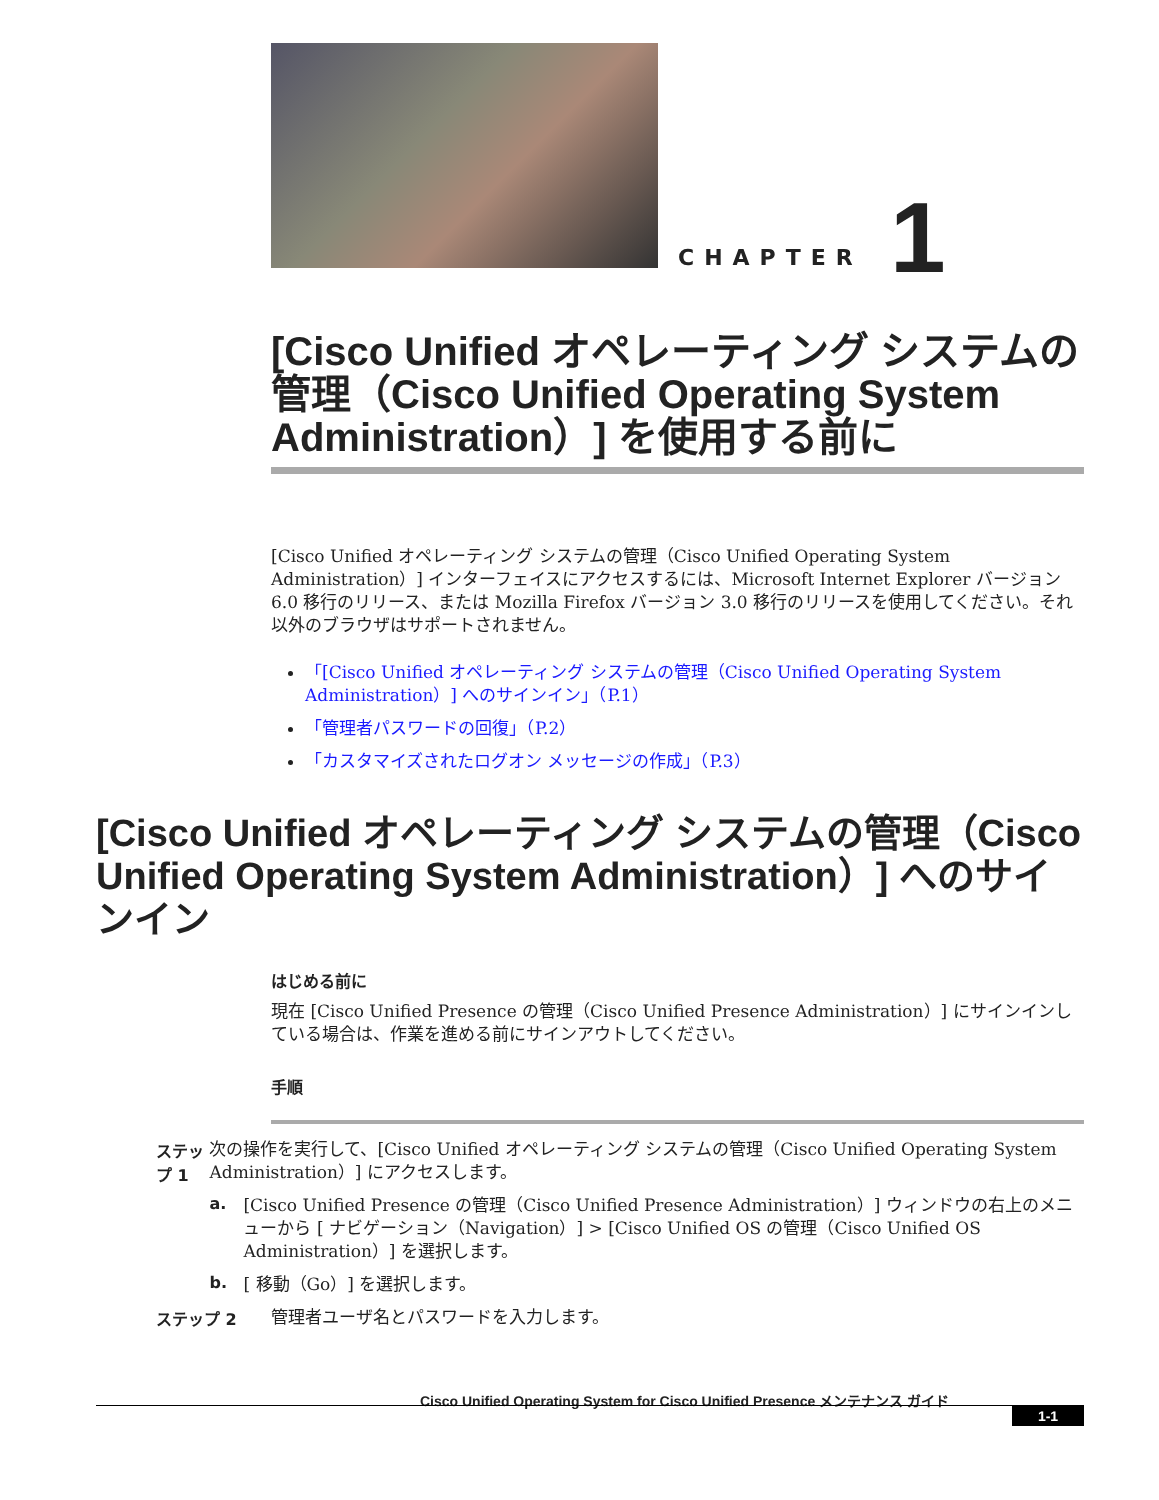CHAPTER 1
[Cisco Unified オペレーティング システムの管理（Cisco Unified Operating System Administration）] を使用する前に
[Cisco Unified オペレーティング システムの管理（Cisco Unified Operating System Administration）] インターフェイスにアクセスするには、Microsoft Internet Explorer バージョン 6.0 移行のリリース、または Mozilla Firefox バージョン 3.0 移行のリリースを使用してください。それ以外のブラウザはサポートされません。
「[Cisco Unified オペレーティング システムの管理（Cisco Unified Operating System Administration）] へのサインイン」（P.1）
「管理者パスワードの回復」（P.2）
「カスタマイズされたログオン メッセージの作成」（P.3）
[Cisco Unified オペレーティング システムの管理（Cisco Unified Operating System Administration）] へのサインイン
はじめる前に
現在 [Cisco Unified Presence の管理（Cisco Unified Presence Administration）] にサインインしている場合は、作業を進める前にサインアウトしてください。
手順
ステップ 1
次の操作を実行して、[Cisco Unified オペレーティング システムの管理（Cisco Unified Operating System Administration）] にアクセスします。
a.
[Cisco Unified Presence の管理（Cisco Unified Presence Administration）] ウィンドウの右上のメニューから [ ナビゲーション（Navigation）] > [Cisco Unified OS の管理（Cisco Unified OS Administration）] を選択します。
b.
[ 移動（Go）] を選択します。
ステップ 2
管理者ユーザ名とパスワードを入力します。
Cisco Unified Operating System for Cisco Unified Presence メンテナンス ガイド
1-1